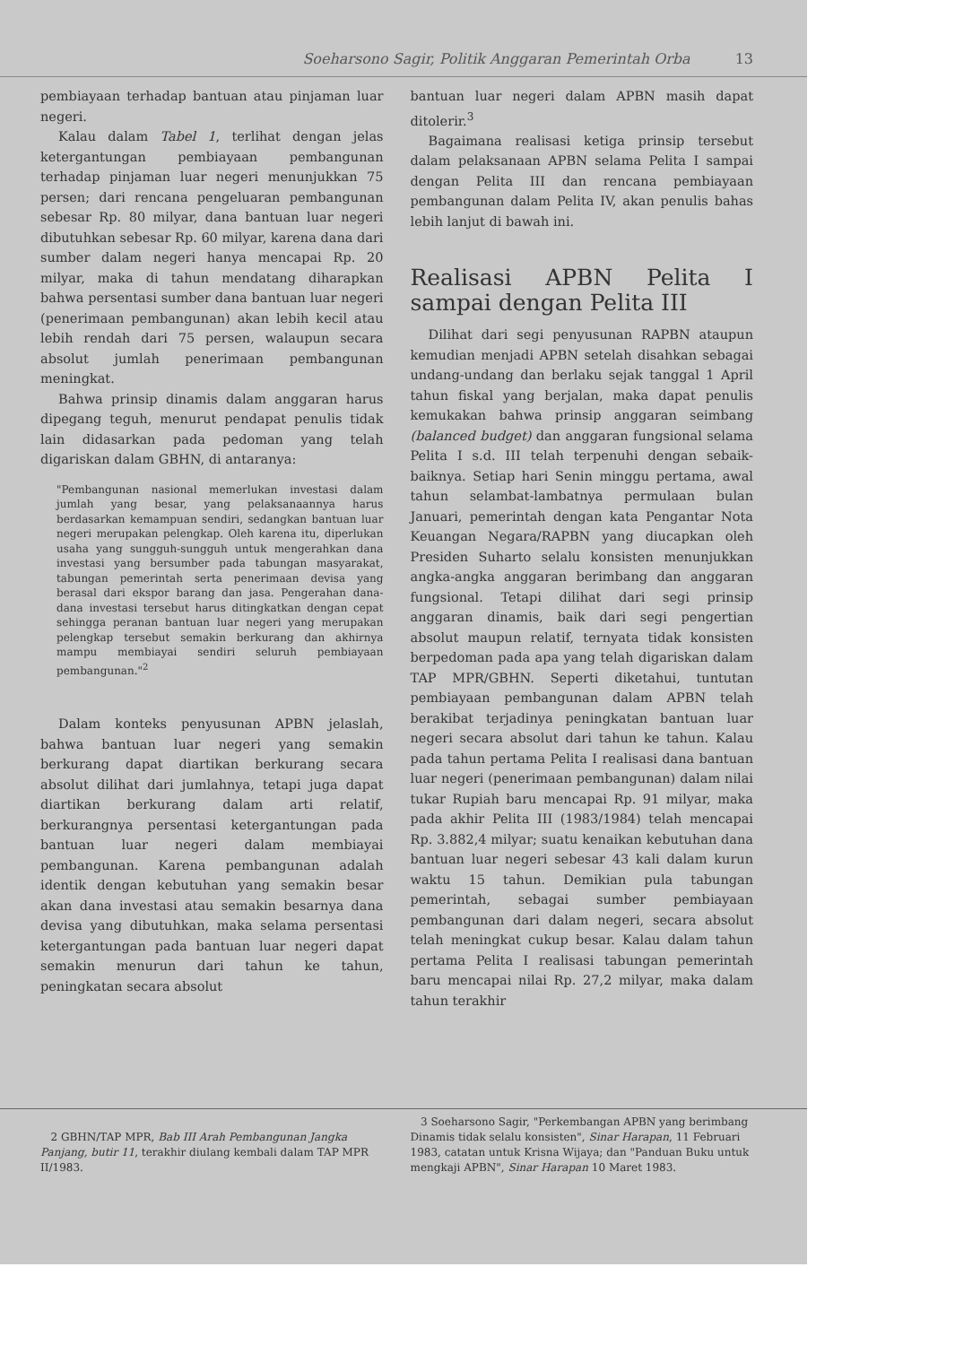Soeharsono Sagir, Politik Anggaran Pemerintah Orba 13
pembiayaan terhadap bantuan atau pinjaman luar negeri.
Kalau dalam Tabel 1, terlihat dengan jelas ketergantungan pembiayaan pembangunan terhadap pinjaman luar negeri menunjukkan 75 persen; dari rencana pengeluaran pembangunan sebesar Rp. 80 milyar, dana bantuan luar negeri dibutuhkan sebesar Rp. 60 milyar, karena dana dari sumber dalam negeri hanya mencapai Rp. 20 milyar, maka di tahun mendatang diharapkan bahwa persentasi sumber dana bantuan luar negeri (penerimaan pembangunan) akan lebih kecil atau lebih rendah dari 75 persen, walaupun secara absolut jumlah penerimaan pembangunan meningkat.
Bahwa prinsip dinamis dalam anggaran harus dipegang teguh, menurut pendapat penulis tidak lain didasarkan pada pedoman yang telah digariskan dalam GBHN, di antaranya:
"Pembangunan nasional memerlukan investasi dalam jumlah yang besar, yang pelaksanaannya harus berdasarkan kemampuan sendiri, sedangkan bantuan luar negeri merupakan pelengkap. Oleh karena itu, diperlukan usaha yang sungguh-sungguh untuk mengerahkan dana investasi yang bersumber pada tabungan masyarakat, tabungan pemerintah serta penerimaan devisa yang berasal dari ekspor barang dan jasa. Pengerahan dana-dana investasi tersebut harus ditingkatkan dengan cepat sehingga peranan bantuan luar negeri yang merupakan pelengkap tersebut semakin berkurang dan akhirnya mampu membiayai sendiri seluruh pembiayaan pembangunan."<sup>2</sup>
Dalam konteks penyusunan APBN jelaslah, bahwa bantuan luar negeri yang semakin berkurang dapat diartikan berkurang secara absolut dilihat dari jumlahnya, tetapi juga dapat diartikan berkurang dalam arti relatif, berkurangnya persentasi ketergantungan pada bantuan luar negeri dalam membiayai pembangunan. Karena pembangunan adalah identik dengan kebutuhan yang semakin besar akan dana investasi atau semakin besarnya dana devisa yang dibutuhkan, maka selama persentasi ketergantungan pada bantuan luar negeri dapat semakin menurun dari tahun ke tahun, peningkatan secara absolut
bantuan luar negeri dalam APBN masih dapat ditolerir.<sup>3</sup>
Bagaimana realisasi ketiga prinsip tersebut dalam pelaksanaan APBN selama Pelita I sampai dengan Pelita III dan rencana pembiayaan pembangunan dalam Pelita IV, akan penulis bahas lebih lanjut di bawah ini.
Realisasi APBN Pelita I sampai dengan Pelita III
Dilihat dari segi penyusunan RAPBN ataupun kemudian menjadi APBN setelah disahkan sebagai undang-undang dan berlaku sejak tanggal 1 April tahun fiskal yang berjalan, maka dapat penulis kemukakan bahwa prinsip anggaran seimbang (balanced budget) dan anggaran fungsional selama Pelita I s.d. III telah terpenuhi dengan sebaik-baiknya. Setiap hari Senin minggu pertama, awal tahun selambat-lambatnya permulaan bulan Januari, pemerintah dengan kata Pengantar Nota Keuangan Negara/RAPBN yang diucapkan oleh Presiden Suharto selalu konsisten menunjukkan angka-angka anggaran berimbang dan anggaran fungsional. Tetapi dilihat dari segi prinsip anggaran dinamis, baik dari segi pengertian absolut maupun relatif, ternyata tidak konsisten berpedoman pada apa yang telah digariskan dalam TAP MPR/GBHN. Seperti diketahui, tuntutan pembiayaan pembangunan dalam APBN telah berakibat terjadinya peningkatan bantuan luar negeri secara absolut dari tahun ke tahun. Kalau pada tahun pertama Pelita I realisasi dana bantuan luar negeri (penerimaan pembangunan) dalam nilai tukar Rupiah baru mencapai Rp. 91 milyar, maka pada akhir Pelita III (1983/1984) telah mencapai Rp. 3.882,4 milyar; suatu kenaikan kebutuhan dana bantuan luar negeri sebesar 43 kali dalam kurun waktu 15 tahun. Demikian pula tabungan pemerintah, sebagai sumber pembiayaan pembangunan dari dalam negeri, secara absolut telah meningkat cukup besar. Kalau dalam tahun pertama Pelita I realisasi tabungan pemerintah baru mencapai nilai Rp. 27,2 milyar, maka dalam tahun terakhir
2 GBHN/TAP MPR, Bab III Arah Pembangunan Jangka Panjang, butir 11, terakhir diulang kembali dalam TAP MPR II/1983.
3 Soeharsono Sagir, "Perkembangan APBN yang berimbang Dinamis tidak selalu konsisten", Sinar Harapan, 11 Februari 1983, catatan untuk Krisna Wijaya; dan "Panduan Buku untuk mengkaji APBN", Sinar Harapan 10 Maret 1983.